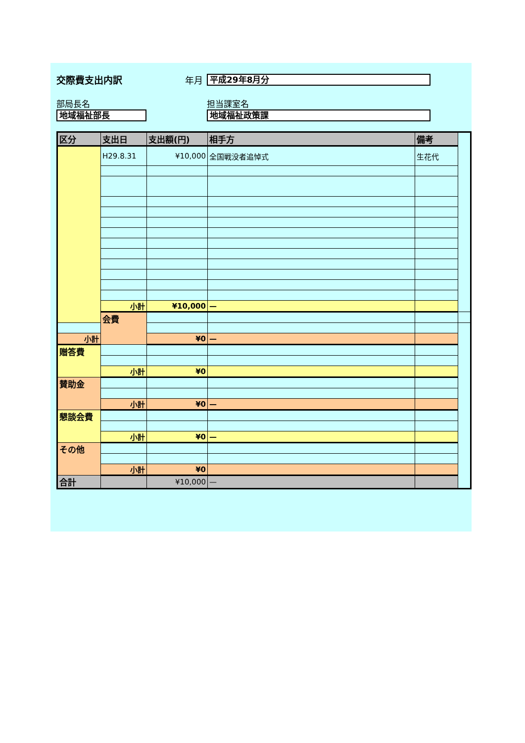交際費支出内訳 年月 平成29年8月分
部局長名
地域福祉部長
担当課室名
地域福祉政策課
| 区分 | 支出日 | 支出額(円) | 相手方 | 備考 | |
| --- | --- | --- | --- | --- | --- |
| | H29.8.31 | ¥10,000 | 全国戦没者追悼式 | 生花代 | |
| | 小計 | ¥10,000 | — | | |
| | 会費 | | | | |
| 小計 | | ¥0 | — | | |
| 贈答費 | | | | | |
| | 小計 | ¥0 | | | |
| 賛助金 | | | | | |
| | 小計 | ¥0 | — | | |
| 懇談会費 | | | | | |
| | 小計 | ¥0 | — | | |
| その他 | | | | | |
| | 小計 | ¥0 | | | |
| 合計 | | ¥10,000 | — | | |